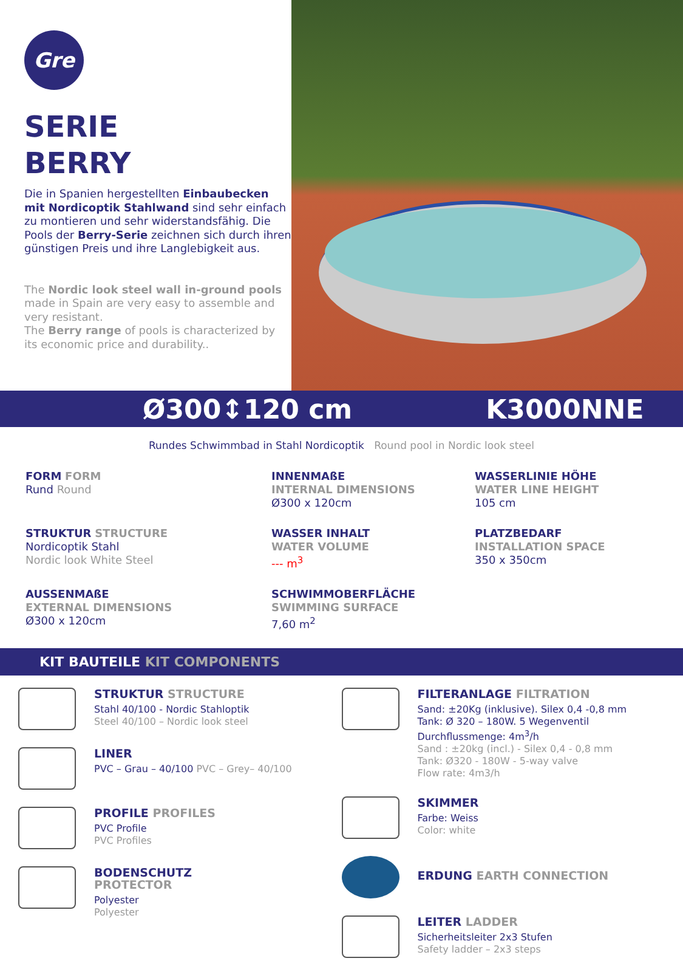Gre
SERIE
BERRY
Die in Spanien hergestellten Einbaubecken mit Nordicoptik Stahlwand sind sehr einfach zu montieren und sehr widerstandsfähig. Die Pools der Berry-Serie zeichnen sich durch ihren günstigen Preis und ihre Langlebigkeit aus.
The Nordic look steel wall in-ground pools made in Spain are very easy to assemble and very resistant.
The Berry range of pools is characterized by its economic price and durability..
Ø300↕120 cm K3000NNE
Rundes Schwimmbad in Stahl Nordicoptik Round pool in Nordic look steel
FORM FORM
Rund Round
INNENMAßE
INTERNAL DIMENSIONS
Ø300 x 120cm
WASSERLINIE HÖHE
WATER LINE HEIGHT
105 cm
STRUKTUR STRUCTURE
Nordicoptik Stahl
Nordic look White Steel
WASSER INHALT
WATER VOLUME
--- m<sup>3</sup>
PLATZBEDARF
INSTALLATION SPACE
350 x 350cm
AUSSENMAßE
EXTERNAL DIMENSIONS
Ø300 x 120cm
SCHWIMMOBERFLÄCHE
SWIMMING SURFACE
7,60 m<sup>2</sup>
KIT BAUTEILE KIT COMPONENTS
STRUKTUR STRUCTURE
Stahl 40/100 - Nordic Stahloptik
Steel 40/100 – Nordic look steel
LINER
PVC – Grau – 40/100 PVC – Grey– 40/100
PROFILE PROFILES
PVC Profile
PVC Profiles
BODENSCHUTZ
PROTECTOR
Polyester
Polyester
FILTERANLAGE FILTRATION
Sand: ±20Kg (inklusive). Silex 0,4 -0,8 mm
Tank: Ø 320 – 180W. 5 Wegenventil
Durchflussmenge: 4m<sup>3</sup>/h
Sand : ±20kg (incl.) - Silex 0,4 - 0,8 mm
Tank: Ø320 - 180W - 5-way valve
Flow rate: 4m3/h
SKIMMER
Farbe: Weiss
Color: white
ERDUNG EARTH CONNECTION
LEITER LADDER
Sicherheitsleiter 2x3 Stufen
Safety ladder – 2x3 steps